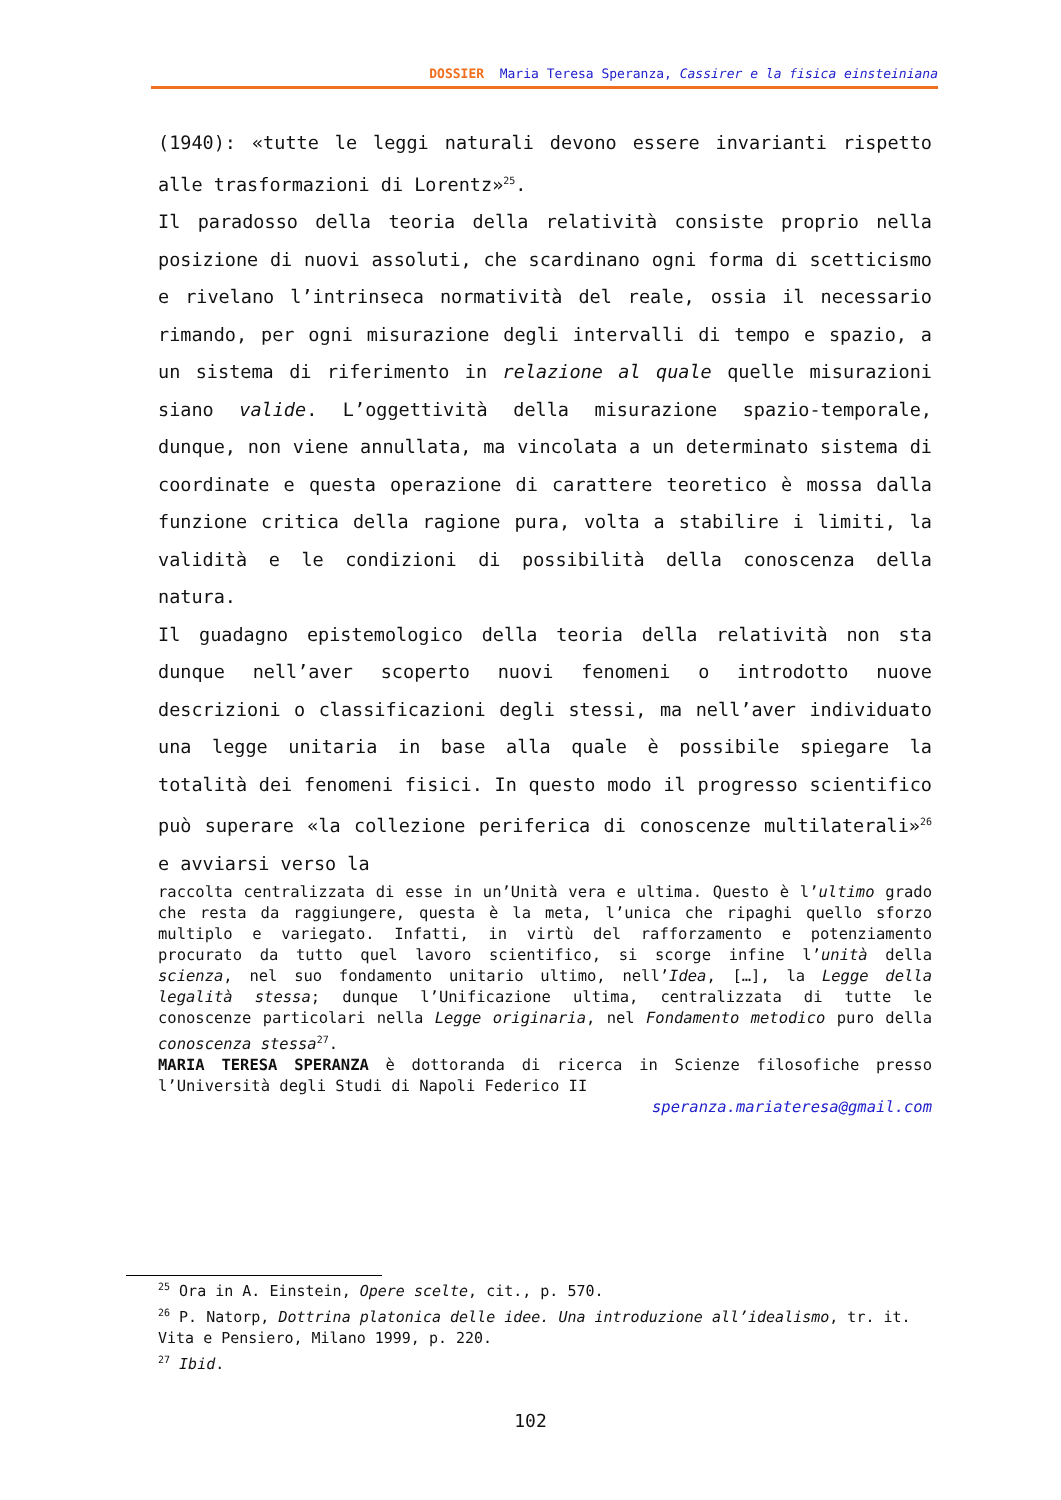DOSSIER Maria Teresa Speranza, Cassirer e la fisica einsteiniana
(1940): «tutte le leggi naturali devono essere invarianti rispetto alle trasformazioni di Lorentz»<sup>25</sup>.
Il paradosso della teoria della relatività consiste proprio nella posizione di nuovi assoluti, che scardinano ogni forma di scetticismo e rivelano l’intrinseca normatività del reale, ossia il necessario rimando, per ogni misurazione degli intervalli di tempo e spazio, a un sistema di riferimento in relazione al quale quelle misurazioni siano valide. L’oggettività della misurazione spazio-temporale, dunque, non viene annullata, ma vincolata a un determinato sistema di coordinate e questa operazione di carattere teoretico è mossa dalla funzione critica della ragione pura, volta a stabilire i limiti, la validità e le condizioni di possibilità della conoscenza della natura.
Il guadagno epistemologico della teoria della relatività non sta dunque nell’aver scoperto nuovi fenomeni o introdotto nuove descrizioni o classificazioni degli stessi, ma nell’aver individuato una legge unitaria in base alla quale è possibile spiegare la totalità dei fenomeni fisici. In questo modo il progresso scientifico può superare «la collezione periferica di conoscenze multilaterali»<sup>26</sup> e avviarsi verso la
raccolta centralizzata di esse in un’Unità vera e ultima. Questo è l’ultimo grado che resta da raggiungere, questa è la meta, l’unica che ripaghi quello sforzo multiplo e variegato. Infatti, in virtù del rafforzamento e potenziamento procurato da tutto quel lavoro scientifico, si scorge infine l’unità della scienza, nel suo fondamento unitario ultimo, nell’Idea, […], la Legge della legalità stessa; dunque l’Unificazione ultima, centralizzata di tutte le conoscenze particolari nella Legge originaria, nel Fondamento metodico puro della conoscenza stessa<sup>27</sup>.
MARIA TERESA SPERANZA è dottoranda di ricerca in Scienze filosofiche presso l’Università degli Studi di Napoli Federico II
speranza.mariateresa@gmail.com
<sup>25</sup> Ora in A. Einstein, Opere scelte, cit., p. 570.
<sup>26</sup> P. Natorp, Dottrina platonica delle idee. Una introduzione all’idealismo, tr. it. Vita e Pensiero, Milano 1999, p. 220.
<sup>27</sup> Ibid.
102